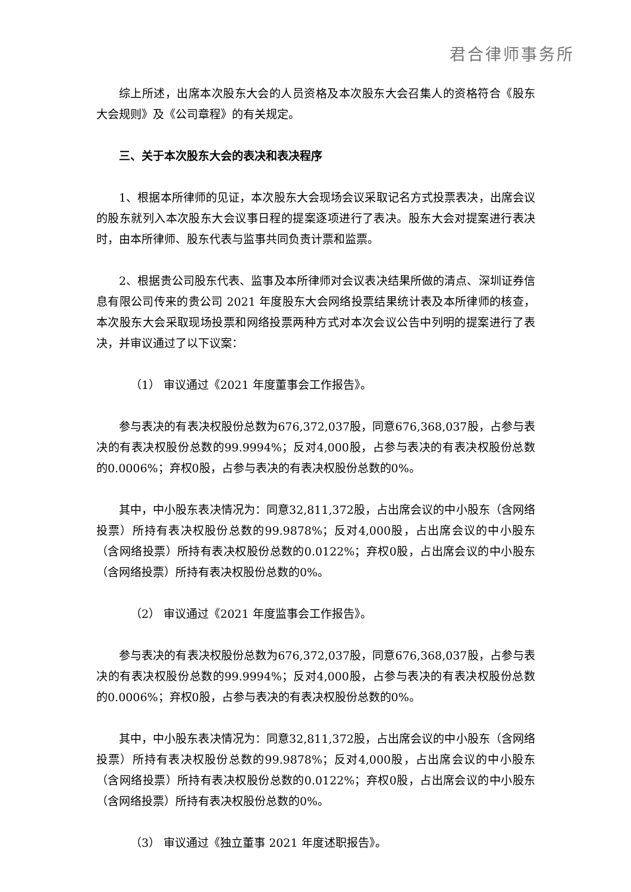君合律师事务所
综上所述，出席本次股东大会的人员资格及本次股东大会召集人的资格符合《股东大会规则》及《公司章程》的有关规定。
三、关于本次股东大会的表决和表决程序
1、根据本所律师的见证，本次股东大会现场会议采取记名方式投票表决，出席会议的股东就列入本次股东大会议事日程的提案逐项进行了表决。股东大会对提案进行表决时，由本所律师、股东代表与监事共同负责计票和监票。
2、根据贵公司股东代表、监事及本所律师对会议表决结果所做的清点、深圳证券信息有限公司传来的贵公司 2021 年度股东大会网络投票结果统计表及本所律师的核查，本次股东大会采取现场投票和网络投票两种方式对本次会议公告中列明的提案进行了表决，并审议通过了以下议案：
（1） 审议通过《2021 年度董事会工作报告》。
参与表决的有表决权股份总数为676,372,037股，同意676,368,037股，占参与表决的有表决权股份总数的99.9994%；反对4,000股，占参与表决的有表决权股份总数的0.0006%；弃权0股，占参与表决的有表决权股份总数的0%。
其中，中小股东表决情况为：同意32,811,372股，占出席会议的中小股东（含网络投票）所持有表决权股份总数的99.9878%；反对4,000股，占出席会议的中小股东（含网络投票）所持有表决权股份总数的0.0122%；弃权0股，占出席会议的中小股东（含网络投票）所持有表决权股份总数的0%。
（2） 审议通过《2021 年度监事会工作报告》。
参与表决的有表决权股份总数为676,372,037股，同意676,368,037股，占参与表决的有表决权股份总数的99.9994%；反对4,000股，占参与表决的有表决权股份总数的0.0006%；弃权0股，占参与表决的有表决权股份总数的0%。
其中，中小股东表决情况为：同意32,811,372股，占出席会议的中小股东（含网络投票）所持有表决权股份总数的99.9878%；反对4,000股，占出席会议的中小股东（含网络投票）所持有表决权股份总数的0.0122%；弃权0股，占出席会议的中小股东（含网络投票）所持有表决权股份总数的0%。
（3） 审议通过《独立董事 2021 年度述职报告》。